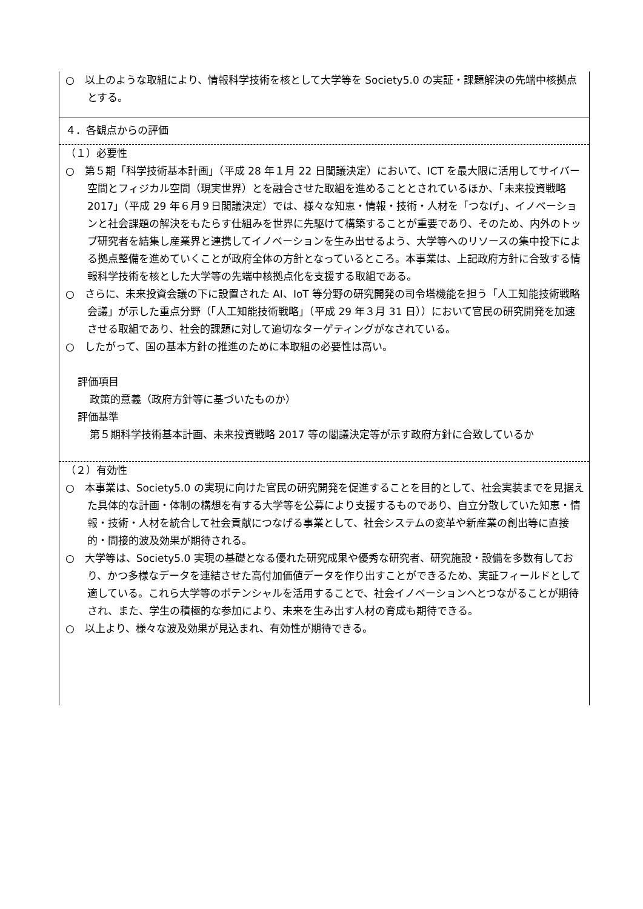○　以上のような取組により、情報科学技術を核として大学等を Society5.0 の実証・課題解決の先端中核拠点とする。
４．各観点からの評価
（１）必要性
○　第５期「科学技術基本計画」（平成 28 年１月 22 日閣議決定）において、ICT を最大限に活用してサイバー空間とフィジカル空間（現実世界）とを融合させた取組を進めることとされているほか、「未来投資戦略 2017」（平成 29 年６月９日閣議決定）では、様々な知恵・情報・技術・人材を「つなげ」、イノベーションと社会課題の解決をもたらす仕組みを世界に先駆けて構築することが重要であり、そのため、内外のトップ研究者を結集し産業界と連携してイノベーションを生み出せるよう、大学等へのリソースの集中投下による拠点整備を進めていくことが政府全体の方針となっているところ。本事業は、上記政府方針に合致する情報科学技術を核とした大学等の先端中核拠点化を支援する取組である。
○　さらに、未来投資会議の下に設置された AI、IoT 等分野の研究開発の司令塔機能を担う「人工知能技術戦略会議」が示した重点分野（「人工知能技術戦略」（平成 29 年３月 31 日））において官民の研究開発を加速させる取組であり、社会的課題に対して適切なターゲティングがなされている。
○　したがって、国の基本方針の推進のために本取組の必要性は高い。
評価項目
政策的意義（政府方針等に基づいたものか）
評価基準
第５期科学技術基本計画、未来投資戦略 2017 等の閣議決定等が示す政府方針に合致しているか
（２）有効性
○　本事業は、Society5.0 の実現に向けた官民の研究開発を促進することを目的として、社会実装までを見据えた具体的な計画・体制の構想を有する大学等を公募により支援するものであり、自立分散していた知恵・情報・技術・人材を統合して社会貢献につなげる事業として、社会システムの変革や新産業の創出等に直接的・間接的波及効果が期待される。
○　大学等は、Society5.0 実現の基礎となる優れた研究成果や優秀な研究者、研究施設・設備を多数有しており、かつ多様なデータを連結させた高付加価値データを作り出すことができるため、実証フィールドとして適している。これら大学等のポテンシャルを活用することで、社会イノベーションへとつながることが期待され、また、学生の積極的な参加により、未来を生み出す人材の育成も期待できる。
○　以上より、様々な波及効果が見込まれ、有効性が期待できる。